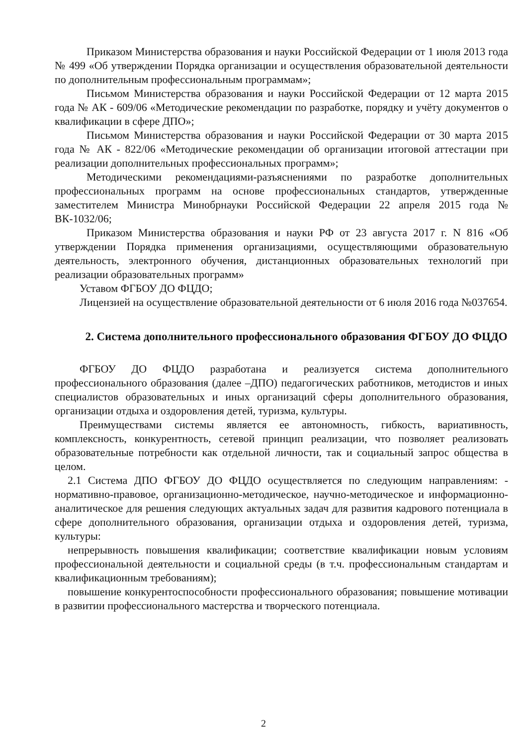Приказом Министерства образования и науки Российской Федерации от 1 июля 2013 года № 499 «Об утверждении Порядка организации и осуществления образовательной деятельности по дополнительным профессиональным программам»;
Письмом Министерства образования и науки Российской Федерации от 12 марта 2015 года № АК - 609/06 «Методические рекомендации по разработке, порядку и учёту документов о квалификации в сфере ДПО»;
Письмом Министерства образования и науки Российской Федерации от 30 марта 2015 года № АК - 822/06 «Методические рекомендации об организации итоговой аттестации при реализации дополнительных профессиональных программ»;
Методическими рекомендациями-разъяснениями по разработке дополнительных профессиональных программ на основе профессиональных стандартов, утвержденные заместителем Министра Минобрнауки Российской Федерации 22 апреля 2015 года № ВК-1032/06;
Приказом Министерства образования и науки РФ от 23 августа 2017 г. N 816 «Об утверждении Порядка применения организациями, осуществляющими образовательную деятельность, электронного обучения, дистанционных образовательных технологий при реализации образовательных программ»
Уставом ФГБОУ ДО ФЦДО;
Лицензией на осуществление образовательной деятельности от 6 июля 2016 года №037654.
2. Система дополнительного профессионального образования ФГБОУ ДО ФЦДО
ФГБОУ ДО ФЦДО разработана и реализуется система дополнительного профессионального образования (далее –ДПО) педагогических работников, методистов и иных специалистов образовательных и иных организаций сферы дополнительного образования, организации отдыха и оздоровления детей, туризма, культуры.
Преимуществами системы является ее автономность, гибкость, вариативность, комплексность, конкурентность, сетевой принцип реализации, что позволяет реализовать образовательные потребности как отдельной личности, так и социальный запрос общества в целом.
2.1 Система ДПО ФГБОУ ДО ФЦДО осуществляется по следующим направлениям: - нормативно-правовое, организационно-методическое, научно-методическое и информационно-аналитическое для решения следующих актуальных задач для развития кадрового потенциала в сфере дополнительного образования, организации отдыха и оздоровления детей, туризма, культуры:
непрерывность повышения квалификации; соответствие квалификации новым условиям профессиональной деятельности и социальной среды (в т.ч. профессиональным стандартам и квалификационным требованиям);
повышение конкурентоспособности профессионального образования; повышение мотивации в развитии профессионального мастерства и творческого потенциала.
2